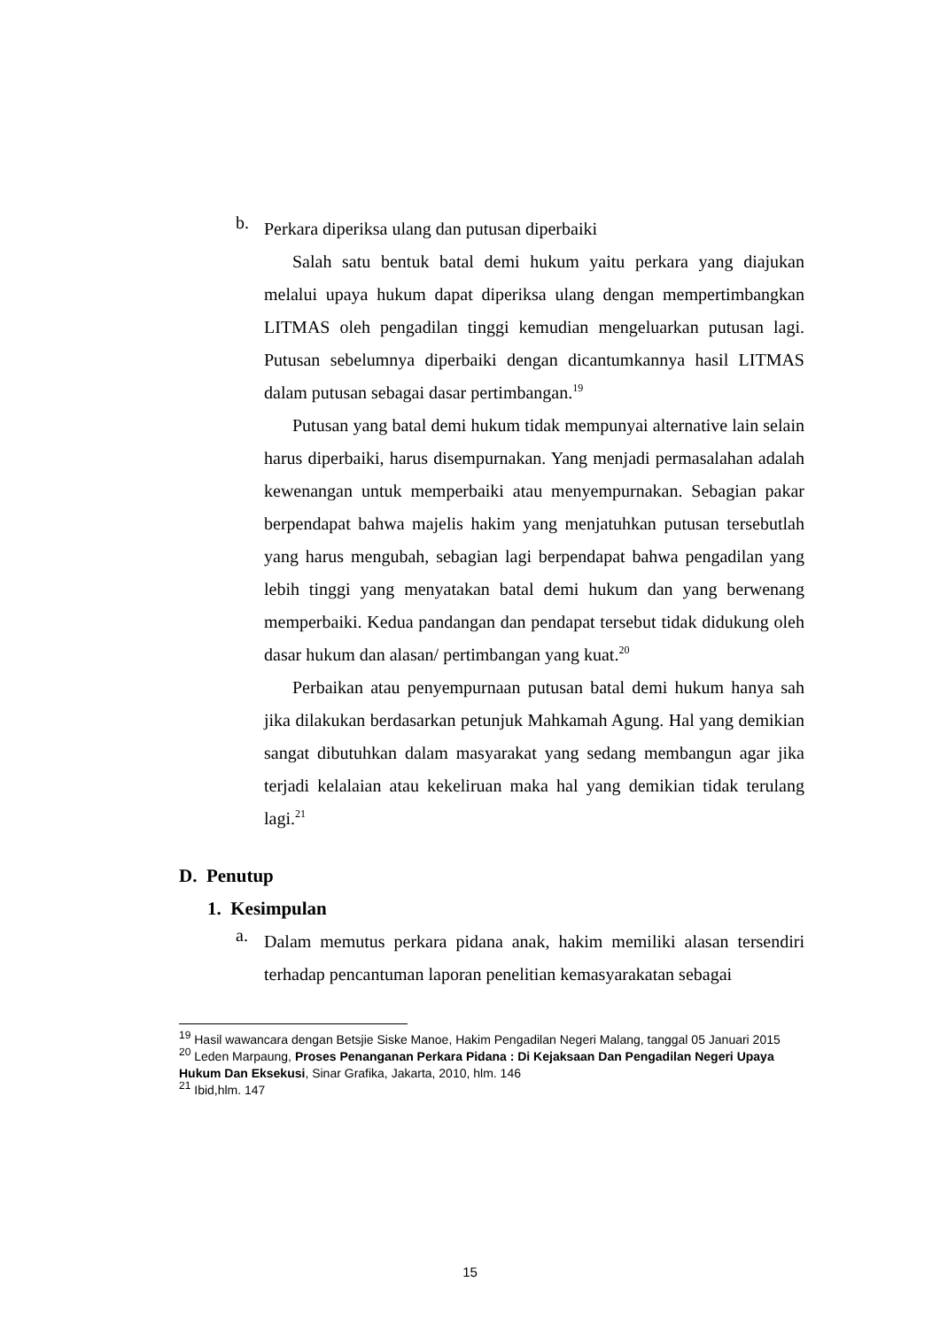b.
Perkara diperiksa ulang dan putusan diperbaiki
Salah satu bentuk batal demi hukum yaitu perkara yang diajukan melalui upaya hukum dapat diperiksa ulang dengan mempertimbangkan LITMAS oleh pengadilan tinggi kemudian mengeluarkan putusan lagi. Putusan sebelumnya diperbaiki dengan dicantumkannya hasil LITMAS dalam putusan sebagai dasar pertimbangan.<sup>19</sup>
Putusan yang batal demi hukum tidak mempunyai alternative lain selain harus diperbaiki, harus disempurnakan. Yang menjadi permasalahan adalah kewenangan untuk memperbaiki atau menyempurnakan. Sebagian pakar berpendapat bahwa majelis hakim yang menjatuhkan putusan tersebutlah yang harus mengubah, sebagian lagi berpendapat bahwa pengadilan yang lebih tinggi yang menyatakan batal demi hukum dan yang berwenang memperbaiki. Kedua pandangan dan pendapat tersebut tidak didukung oleh dasar hukum dan alasan/ pertimbangan yang kuat.<sup>20</sup>
Perbaikan atau penyempurnaan putusan batal demi hukum hanya sah jika dilakukan berdasarkan petunjuk Mahkamah Agung. Hal yang demikian sangat dibutuhkan dalam masyarakat yang sedang membangun agar jika terjadi kelalaian atau kekeliruan maka hal yang demikian tidak terulang lagi.<sup>21</sup>
D. Penutup
1. Kesimpulan
a.
Dalam memutus perkara pidana anak, hakim memiliki alasan tersendiri terhadap pencantuman laporan penelitian kemasyarakatan sebagai
<sup>19</sup> Hasil wawancara dengan Betsjie Siske Manoe, Hakim Pengadilan Negeri Malang, tanggal 05 Januari 2015
<sup>20</sup> Leden Marpaung, Proses Penanganan Perkara Pidana : Di Kejaksaan Dan Pengadilan Negeri Upaya Hukum Dan Eksekusi, Sinar Grafika, Jakarta, 2010, hlm. 146
<sup>21</sup> Ibid,hlm. 147
15